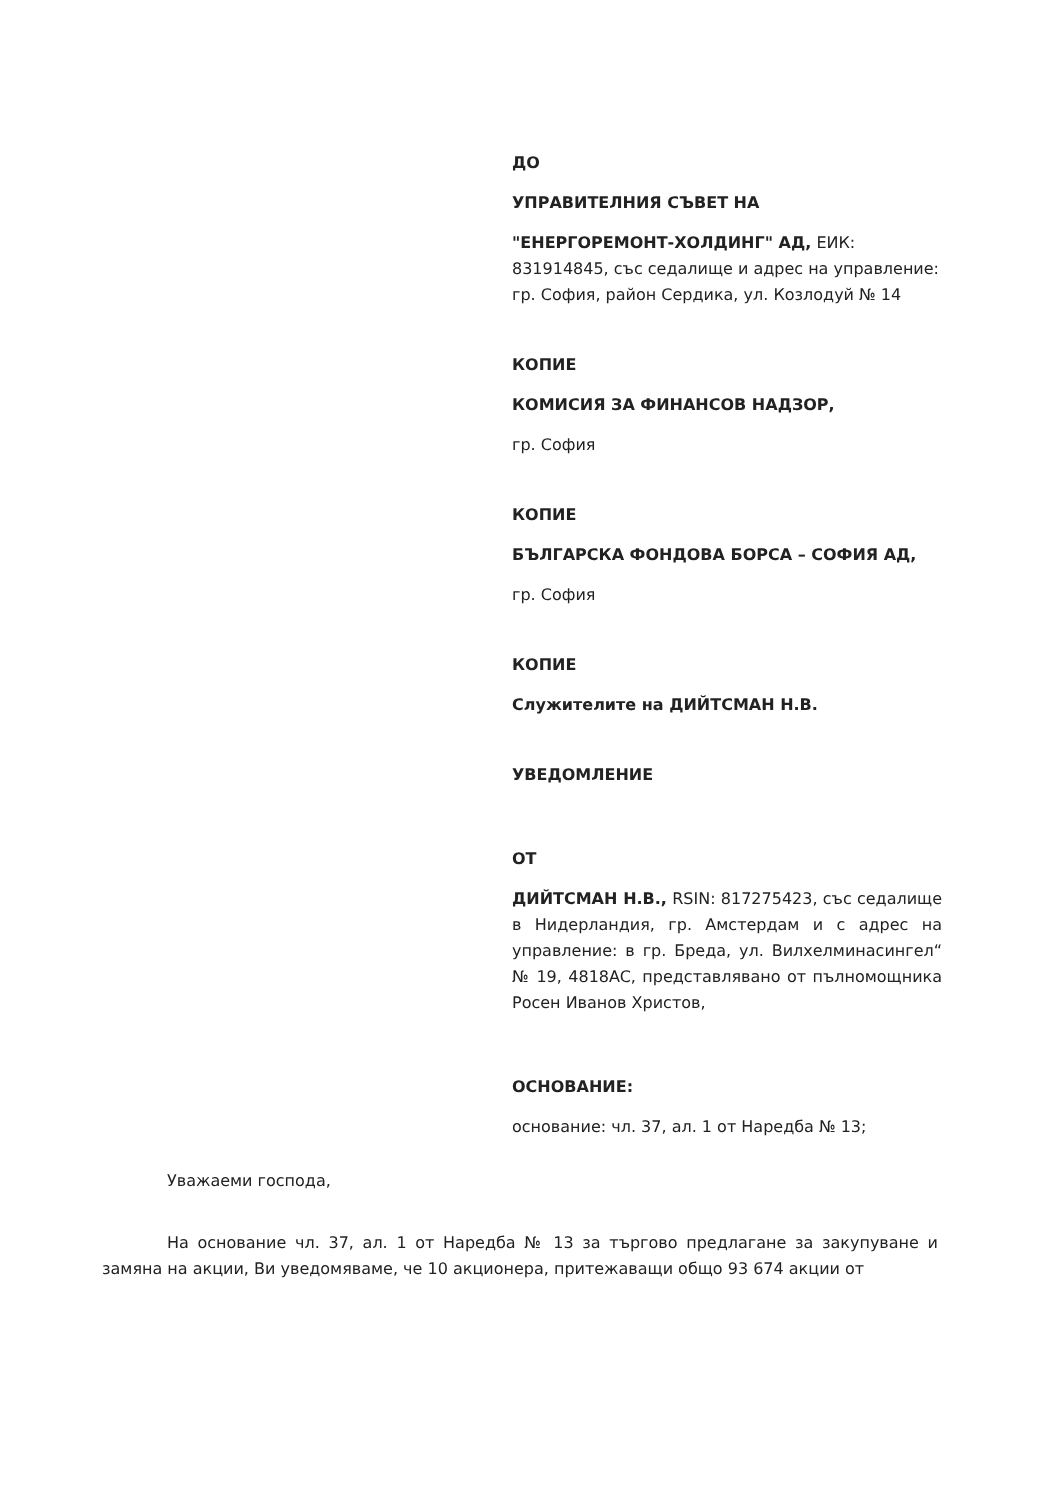ДО
УПРАВИТЕЛНИЯ СЪВЕТ НА
"ЕНЕРГОРЕМОНТ-ХОЛДИНГ" АД, ЕИК: 831914845, със седалище и адрес на управление: гр. София, район Сердика, ул. Козлодуй № 14
КОПИЕ
КОМИСИЯ ЗА ФИНАНСОВ НАДЗОР,
гр. София
КОПИЕ
БЪЛГАРСКА ФОНДОВА БОРСА – СОФИЯ АД,
гр. София
КОПИЕ
Служителите на ДИЙТСМАН Н.В.
УВЕДОМЛЕНИЕ
ОТ
ДИЙТСМАН Н.В., RSIN: 817275423, със седалище в Нидерландия, гр. Амстердам и с адрес на управление: в гр. Бреда, ул. Вилхелминасингел“ № 19, 4818AC, представлявано от пълномощника Росен Иванов Христов,
ОСНОВАНИЕ:
основание: чл. 37, ал. 1 от Наредба № 13;
Уважаеми господа,
На основание чл. 37, ал. 1 от Наредба № 13 за търгово предлагане за закупуване и замяна на акции, Ви уведомяваме, че 10 акционера, притежаващи общо 93 674 акции от